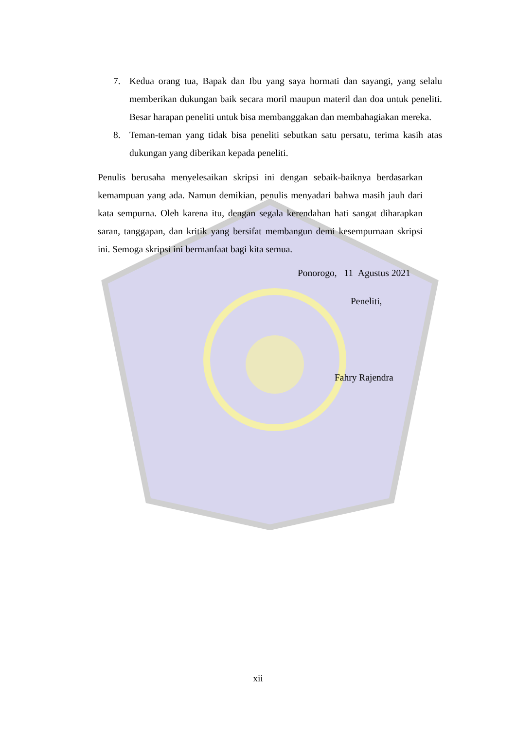7. Kedua orang tua, Bapak dan Ibu yang saya hormati dan sayangi, yang selalu memberikan dukungan baik secara moril maupun materil dan doa untuk peneliti. Besar harapan peneliti untuk bisa membanggakan dan membahagiakan mereka.
8. Teman-teman yang tidak bisa peneliti sebutkan satu persatu, terima kasih atas dukungan yang diberikan kepada peneliti.
Penulis berusaha menyelesaikan skripsi ini dengan sebaik-baiknya berdasarkan kemampuan yang ada. Namun demikian, penulis menyadari bahwa masih jauh dari kata sempurna. Oleh karena itu, dengan segala kerendahan hati sangat diharapkan saran, tanggapan, dan kritik yang bersifat membangun demi kesempurnaan skripsi ini. Semoga skripsi ini bermanfaat bagi kita semua.
Ponorogo, 11 Agustus 2021
Peneliti,
Fahry Rajendra
xii